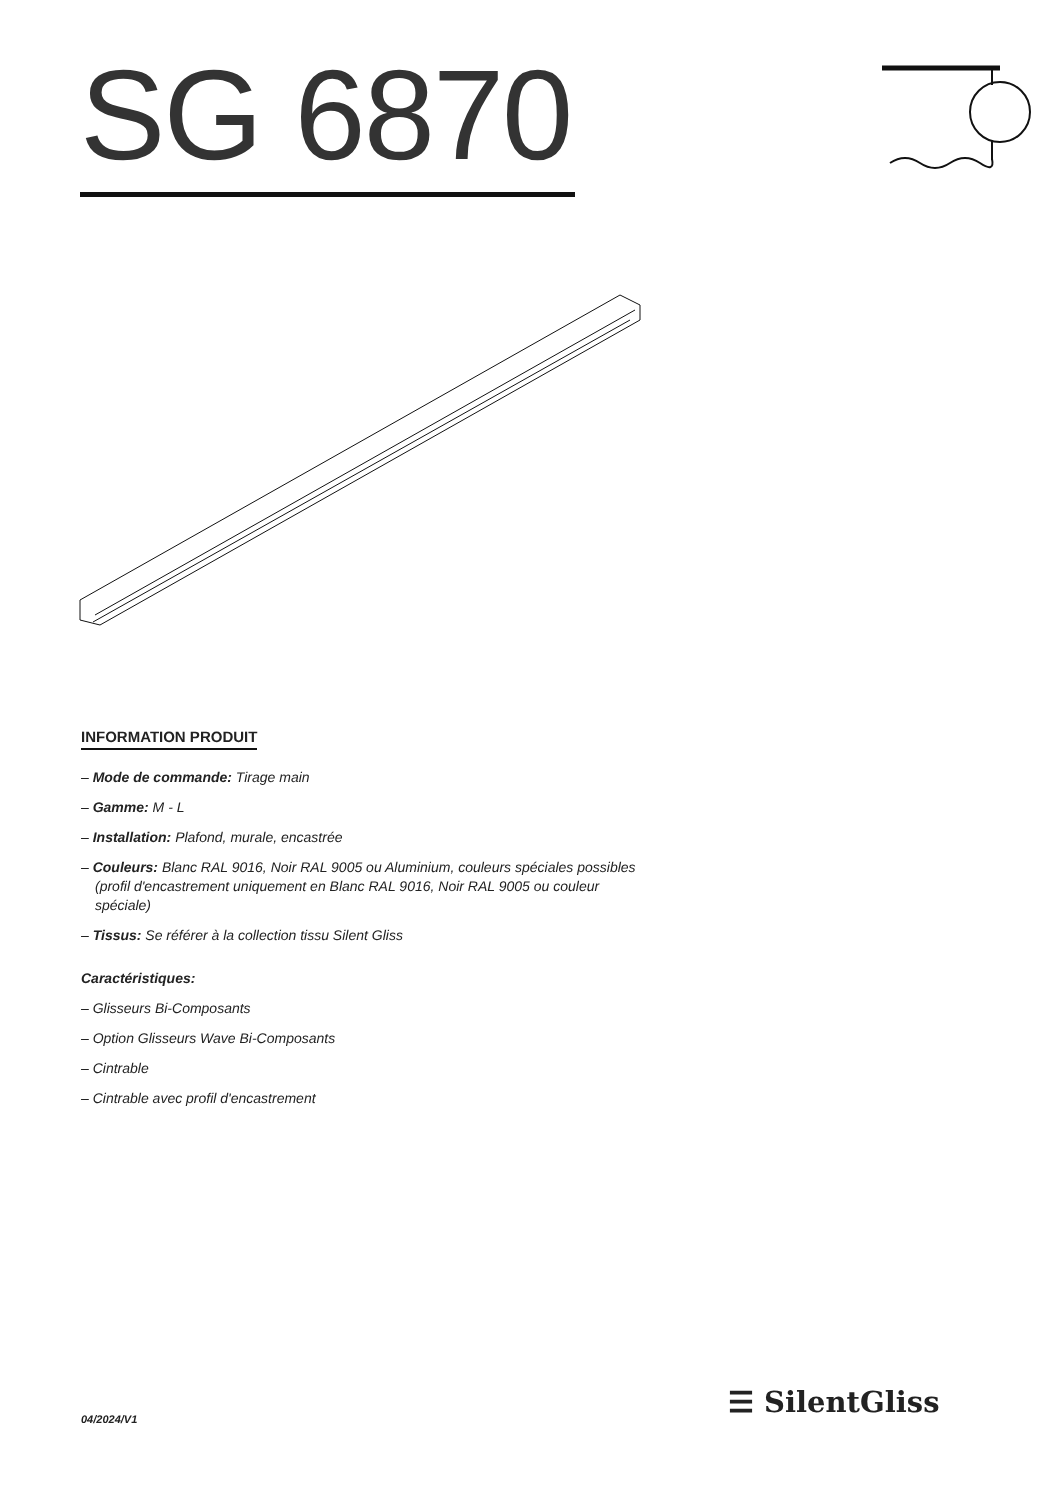SG 6870
INFORMATION PRODUIT
– Mode de commande: Tirage main
– Gamme: M - L
– Installation: Plafond, murale, encastrée
– Couleurs: Blanc RAL 9016, Noir RAL 9005 ou Aluminium, couleurs spéciales possibles (profil d'encastrement uniquement en Blanc RAL 9016, Noir RAL 9005 ou couleur spéciale)
– Tissus: Se référer à la collection tissu Silent Gliss
Caractéristiques:
– Glisseurs Bi-Composants
– Option Glisseurs Wave Bi-Composants
– Cintrable
– Cintrable avec profil d'encastrement
04/2024/V1 ☰ SilentGliss